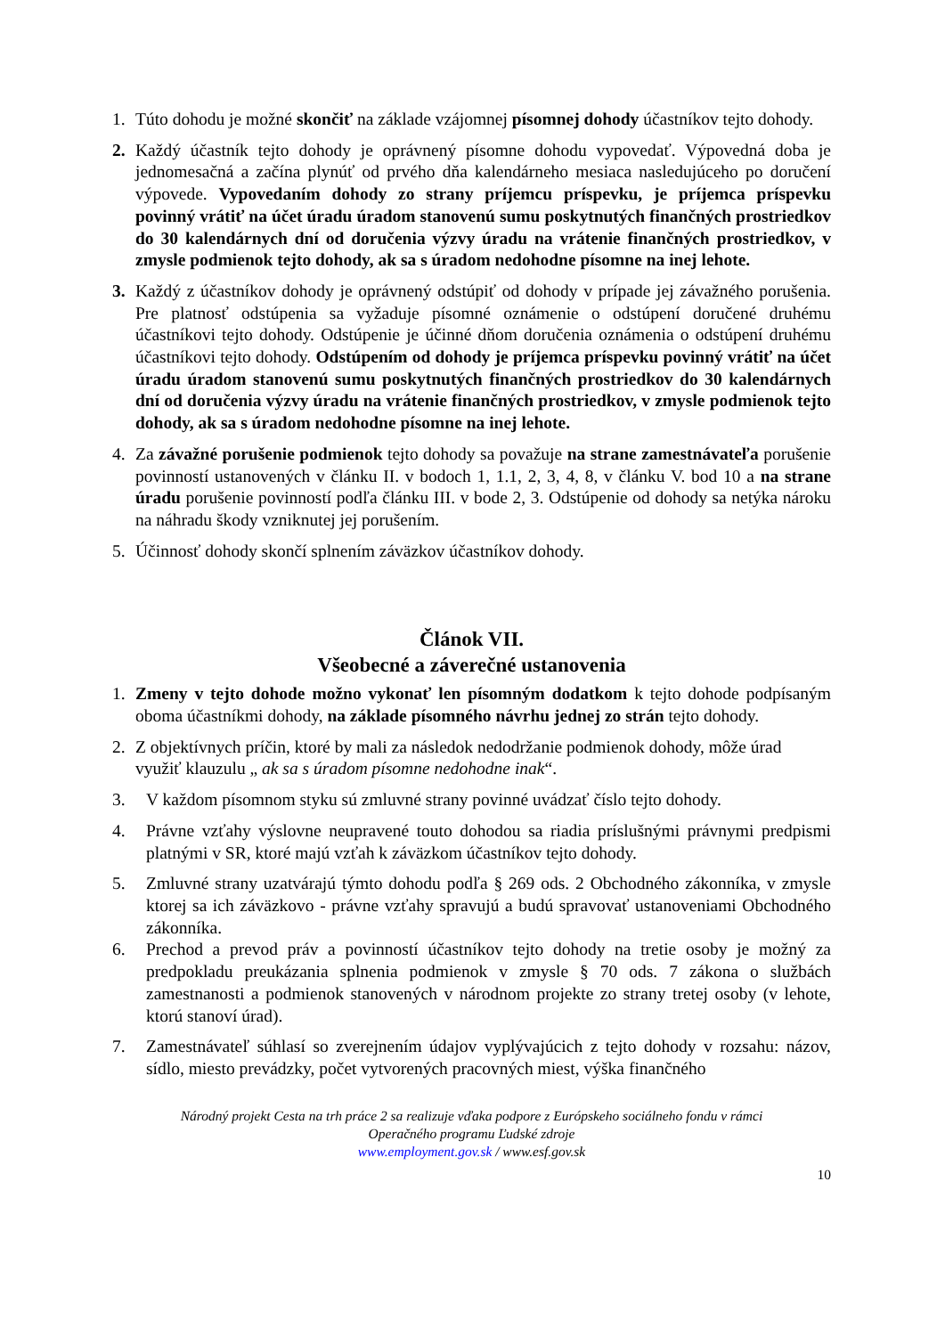1. Túto dohodu je možné skončiť na základe vzájomnej písomnej dohody účastníkov tejto dohody.
2. Každý účastník tejto dohody je oprávnený písomne dohodu vypovedať. Výpovedná doba je jednomesačná a začína plynúť od prvého dňa kalendárneho mesiaca nasledujúceho po doručení výpovede. Vypovedaním dohody zo strany príjemcu príspevku, je príjemca príspevku povinný vrátiť na účet úradu úradom stanovenú sumu poskytnutých finančných prostriedkov do 30 kalendárnych dní od doručenia výzvy úradu na vrátenie finančných prostriedkov, v zmysle podmienok tejto dohody, ak sa s úradom nedohodne písomne na inej lehote.
3. Každý z účastníkov dohody je oprávnený odstúpiť od dohody v prípade jej závažného porušenia. Pre platnosť odstúpenia sa vyžaduje písomné oznámenie o odstúpení doručené druhému účastníkovi tejto dohody. Odstúpenie je účinné dňom doručenia oznámenia o odstúpení druhému účastníkovi tejto dohody. Odstúpením od dohody je príjemca príspevku povinný vrátiť na účet úradu úradom stanovenú sumu poskytnutých finančných prostriedkov do 30 kalendárnych dní od doručenia výzvy úradu na vrátenie finančných prostriedkov, v zmysle podmienok tejto dohody, ak sa s úradom nedohodne písomne na inej lehote.
4. Za závažné porušenie podmienok tejto dohody sa považuje na strane zamestnávateľa porušenie povinností ustanovených v článku II. v bodoch 1, 1.1, 2, 3, 4, 8, v článku V. bod 10 a na strane úradu porušenie povinností podľa článku III. v bode 2, 3. Odstúpenie od dohody sa netýka nároku na náhradu škody vzniknutej jej porušením.
5. Účinnosť dohody skončí splnením záväzkov účastníkov dohody.
Článok VII.
Všeobecné a záverečné ustanovenia
1. Zmeny v tejto dohode možno vykonať len písomným dodatkom k tejto dohode podpísaným oboma účastníkmi dohody, na základe písomného návrhu jednej zo strán tejto dohody.
2. Z objektívnych príčin, ktoré by mali za následok nedodržanie podmienok dohody, môže úrad využiť klauzulu „ ak sa s úradom písomne nedohodne inak“.
3. V každom písomnom styku sú zmluvné strany povinné uvádzať číslo tejto dohody.
4. Právne vzťahy výslovne neupravené touto dohodou sa riadia príslušnými právnymi predpismi platnými v SR, ktoré majú vzťah k záväzkom účastníkov tejto dohody.
5. Zmluvné strany uzatvárajú týmto dohodu podľa § 269 ods. 2 Obchodného zákonníka, v zmysle ktorej sa ich záväzkovo - právne vzťahy spravujú a budú spravovať ustanoveniami Obchodného zákonníka.
6. Prechod a prevod práv a povinností účastníkov tejto dohody na tretie osoby je možný za predpokladu preukázania splnenia podmienok v zmysle § 70 ods. 7 zákona o službách zamestnanosti a podmienok stanovených v národnom projekte zo strany tretej osoby (v lehote, ktorú stanoví úrad).
7. Zamestnávateľ súhlasí so zverejnením údajov vyplývajúcich z tejto dohody v rozsahu: názov, sídlo, miesto prevádzky, počet vytvorených pracovných miest, výška finančného
Národný projekt Cesta na trh práce 2 sa realizuje vďaka podpore z Európskeho sociálneho fondu v rámci
Operačného programu Ľudské zdroje
www.employment.gov.sk / www.esf.gov.sk
10